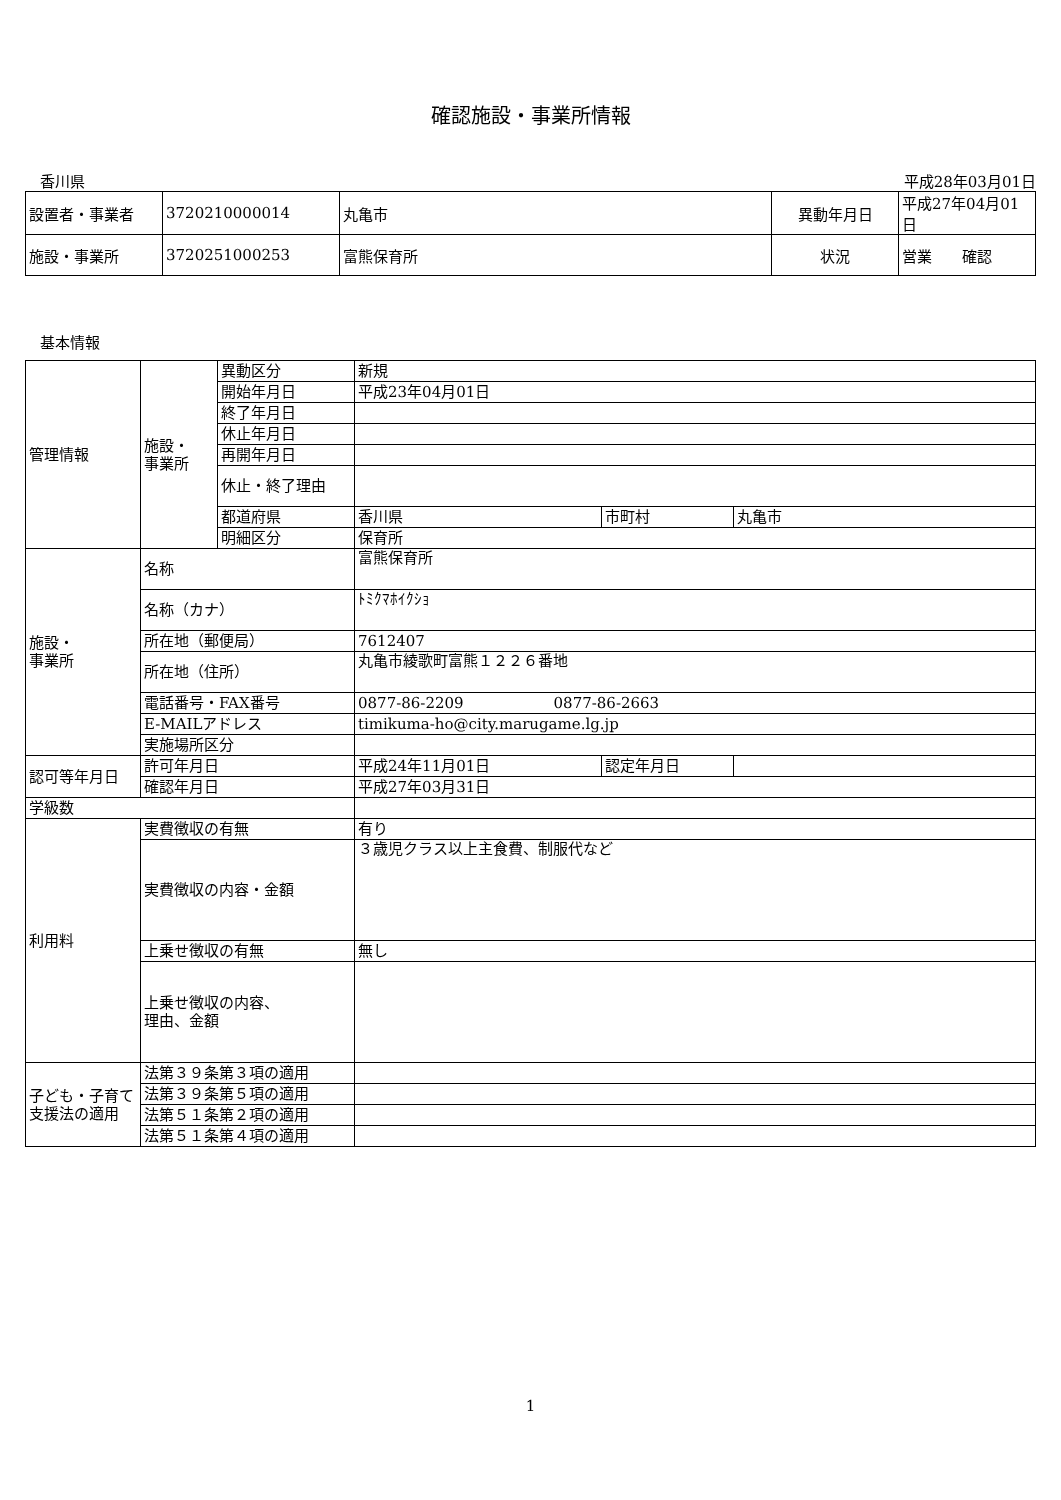確認施設・事業所情報
香川県 平成28年03月01日
| 設置者・事業者 | 3720210000014 | 丸亀市 | 異動年月日 | 平成27年04月01日 |
| 施設・事業所 | 3720251000253 | 富熊保育所 | 状況 | 営業 確認 |
基本情報
| 管理情報 | 施設・ 事業所 | 異動区分 | 新規 | | |
| | | 開始年月日 | 平成23年04月01日 | | |
| | | 終了年月日 | | | |
| | | 休止年月日 | | | |
| | | 再開年月日 | | | |
| | | 休止・終了理由 | | | |
| | | 都道府県 | 香川県 | 市町村 | 丸亀市 |
| | | 明細区分 | 保育所 | | |
| 施設・ 事業所 | 名称 | | 富熊保育所 | | |
| | 名称（カナ） | | ﾄﾐｸﾏﾎｲｸｼｮ | | |
| | 所在地（郵便局） | | 7612407 | | |
| | 所在地（住所） | | 丸亀市綾歌町富熊１２２６番地 | | |
| | 電話番号・FAX番号 | | 0877-86-2209 0877-86-2663 | | |
| | E-MAILアドレス | | timikuma-ho@city.marugame.lg.jp | | |
| | 実施場所区分 | | | | |
| 認可等年月日 | 許可年月日 | | 平成24年11月01日 | 認定年月日 | |
| | 確認年月日 | | 平成27年03月31日 | | |
| 学級数 | | | | | |
| 利用料 | 実費徴収の有無 | | 有り | | |
| | 実費徴収の内容・金額 | | ３歳児クラス以上主食費、制服代など | | |
| | 上乗せ徴収の有無 | | 無し | | |
| | 上乗せ徴収の内容、 理由、金額 | | | | |
| 子ども・子育て支援法の適用 | 法第３９条第３項の適用 | | | | |
| | 法第３９条第５項の適用 | | | | |
| | 法第５１条第２項の適用 | | | | |
| | 法第５１条第４項の適用 | | | | |
1